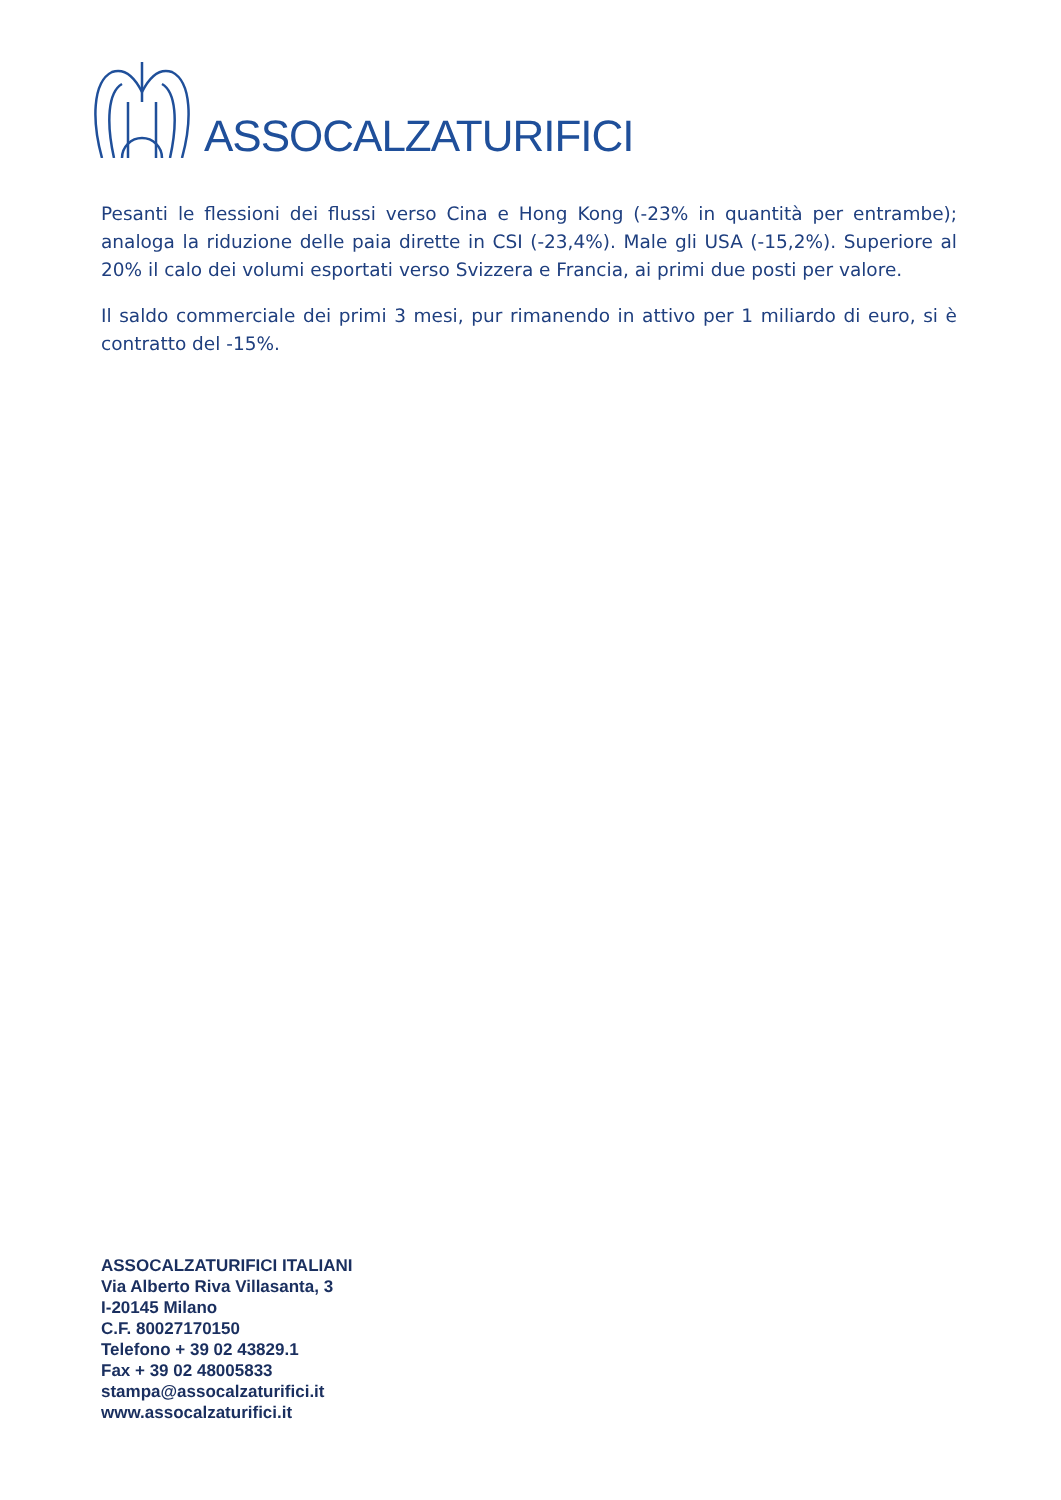ASSOCALZATURIFICI
Pesanti le flessioni dei flussi verso Cina e Hong Kong (-23% in quantità per entrambe); analoga la riduzione delle paia dirette in CSI (-23,4%). Male gli USA (-15,2%). Superiore al 20% il calo dei volumi esportati verso Svizzera e Francia, ai primi due posti per valore.
Il saldo commerciale dei primi 3 mesi, pur rimanendo in attivo per 1 miliardo di euro, si è contratto del -15%.
ASSOCALZATURIFICI ITALIANI
Via Alberto Riva Villasanta, 3
I-20145 Milano
C.F. 80027170150
Telefono + 39 02 43829.1
Fax + 39 02 48005833
stampa@assocalzaturifici.it
www.assocalzaturifici.it